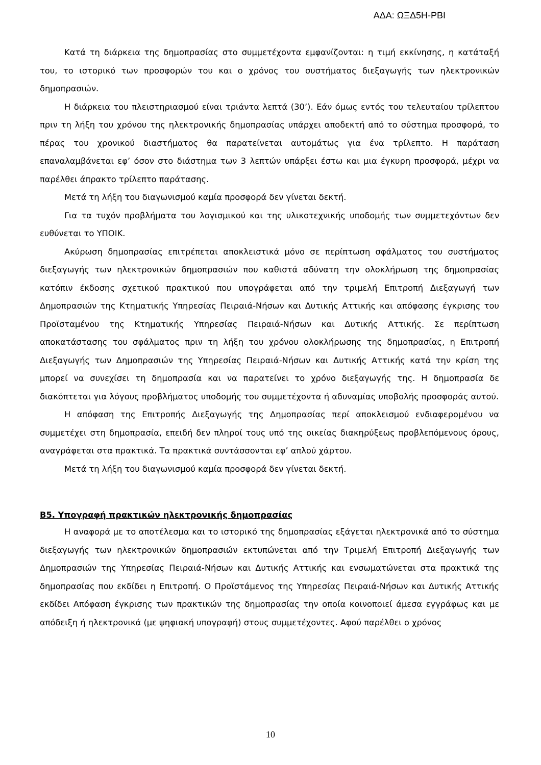ΑΔΑ: ΩΞΔ5Η-ΡΒΙ
Κατά τη διάρκεια της δημοπρασίας στο συμμετέχοντα εμφανίζονται: η τιμή εκκίνησης, η κατάταξή του, το ιστορικό των προσφορών του και ο χρόνος του συστήματος διεξαγωγής των ηλεκτρονικών δημοπρασιών.
Η διάρκεια του πλειστηριασμού είναι τριάντα λεπτά (30’). Εάν όμως εντός του τελευταίου τρίλεπτου πριν τη λήξη του χρόνου της ηλεκτρονικής δημοπρασίας υπάρχει αποδεκτή από το σύστημα προσφορά, το πέρας του χρονικού διαστήματος θα παρατείνεται αυτομάτως για ένα τρίλεπτο. Η παράταση επαναλαμβάνεται εφ’ όσον στο διάστημα των 3 λεπτών υπάρξει έστω και μια έγκυρη προσφορά, μέχρι να παρέλθει άπρακτο τρίλεπτο παράτασης.
Μετά τη λήξη του διαγωνισμού καμία προσφορά δεν γίνεται δεκτή.
Για τα τυχόν προβλήματα του λογισμικού και της υλικοτεχνικής υποδομής των συμμετεχόντων δεν ευθύνεται το ΥΠΟΙΚ.
Ακύρωση δημοπρασίας επιτρέπεται αποκλειστικά μόνο σε περίπτωση σφάλματος του συστήματος διεξαγωγής των ηλεκτρονικών δημοπρασιών που καθιστά αδύνατη την ολοκλήρωση της δημοπρασίας κατόπιν έκδοσης σχετικού πρακτικού που υπογράφεται από την τριμελή Επιτροπή Διεξαγωγή των Δημοπρασιών της Κτηματικής Υπηρεσίας Πειραιά-Νήσων και Δυτικής Αττικής και απόφασης έγκρισης του Προϊσταμένου της Κτηματικής Υπηρεσίας Πειραιά-Νήσων και Δυτικής Αττικής. Σε περίπτωση αποκατάστασης του σφάλματος πριν τη λήξη του χρόνου ολοκλήρωσης της δημοπρασίας, η Επιτροπή Διεξαγωγής των Δημοπρασιών της Υπηρεσίας Πειραιά-Νήσων και Δυτικής Αττικής κατά την κρίση της μπορεί να συνεχίσει τη δημοπρασία και να παρατείνει το χρόνο διεξαγωγής της. Η δημοπρασία δε διακόπτεται για λόγους προβλήματος υποδομής του συμμετέχοντα ή αδυναμίας υποβολής προσφοράς αυτού.
Η απόφαση της Επιτροπής Διεξαγωγής της Δημοπρασίας περί αποκλεισμού ενδιαφερομένου να συμμετέχει στη δημοπρασία, επειδή δεν πληροί τους υπό της οικείας διακηρύξεως προβλεπόμενους όρους, αναγράφεται στα πρακτικά. Τα πρακτικά συντάσσονται εφ’ απλού χάρτου.
Μετά τη λήξη του διαγωνισμού καμία προσφορά δεν γίνεται δεκτή.
Β5. Υπογραφή πρακτικών ηλεκτρονικής δημοπρασίας
Η αναφορά με το αποτέλεσμα και το ιστορικό της δημοπρασίας εξάγεται ηλεκτρονικά από το σύστημα διεξαγωγής των ηλεκτρονικών δημοπρασιών εκτυπώνεται από την Τριμελή Επιτροπή Διεξαγωγής των Δημοπρασιών της Υπηρεσίας Πειραιά-Νήσων και Δυτικής Αττικής και ενσωματώνεται στα πρακτικά της δημοπρασίας που εκδίδει η Επιτροπή. Ο Προϊστάμενος της Υπηρεσίας Πειραιά-Νήσων και Δυτικής Αττικής εκδίδει Απόφαση έγκρισης των πρακτικών της δημοπρασίας την οποία κοινοποιεί άμεσα εγγράφως και με απόδειξη ή ηλεκτρονικά (με ψηφιακή υπογραφή) στους συμμετέχοντες. Αφού παρέλθει ο χρόνος
10